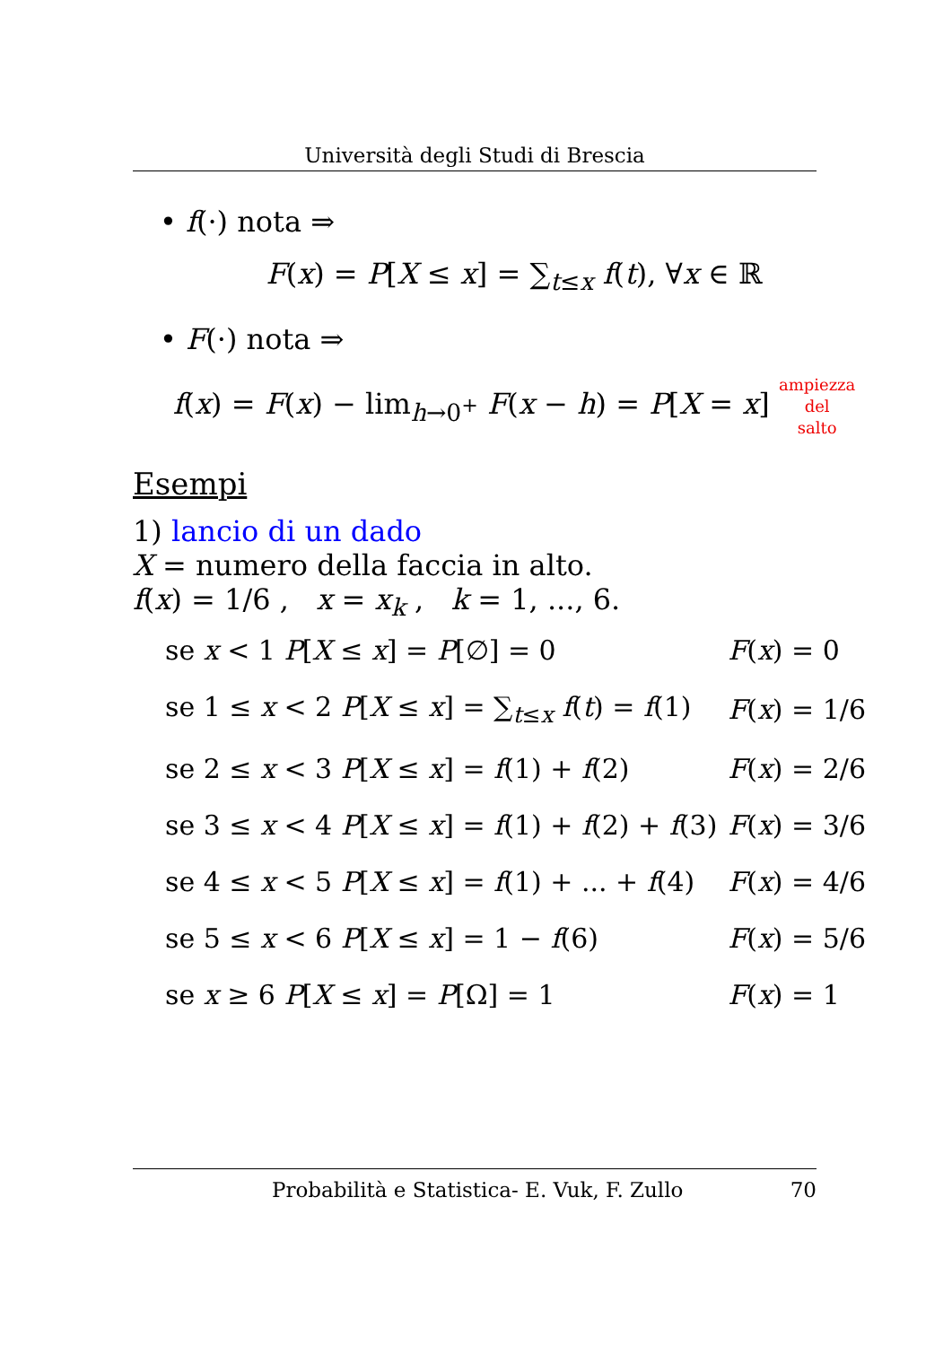Università degli Studi di Brescia
• f(·) nota ⇒
F(x) = P[X ≤ x] = ∑<sub>t≤x</sub> f(t), ∀x ∈ ℝ
• F(·) nota ⇒
f(x) = F(x) − lim<sub>h→0<sup>+</sup></sub> F(x − h) = P[X = x] ampiezza
del
salto
Esempi
1) lancio di un dado
X = numero della faccia in alto.
f(x) = 1/6 , x = x<sub>k</sub> , k = 1, ..., 6.
| se x < 1 P [ X ≤ x ] = P [∅] = 0 | F ( x ) = 0 |
| se 1 ≤ x < 2 P [ X ≤ x ] = ∑<sub>t≤x</sub> f ( t ) = f (1) | F ( x ) = 1/6 |
| se 2 ≤ x < 3 P [ X ≤ x ] = f (1) + f (2) | F ( x ) = 2/6 |
| se 3 ≤ x < 4 P [ X ≤ x ] = f (1) + f (2) + f (3) | F ( x ) = 3/6 |
| se 4 ≤ x < 5 P [ X ≤ x ] = f (1) + ... + f (4) | F ( x ) = 4/6 |
| se 5 ≤ x < 6 P [ X ≤ x ] = 1 − f (6) | F ( x ) = 5/6 |
| se x ≥ 6 P [ X ≤ x ] = P [Ω] = 1 | F ( x ) = 1 |
Probabilità e Statistica- E. Vuk, F. Zullo 70